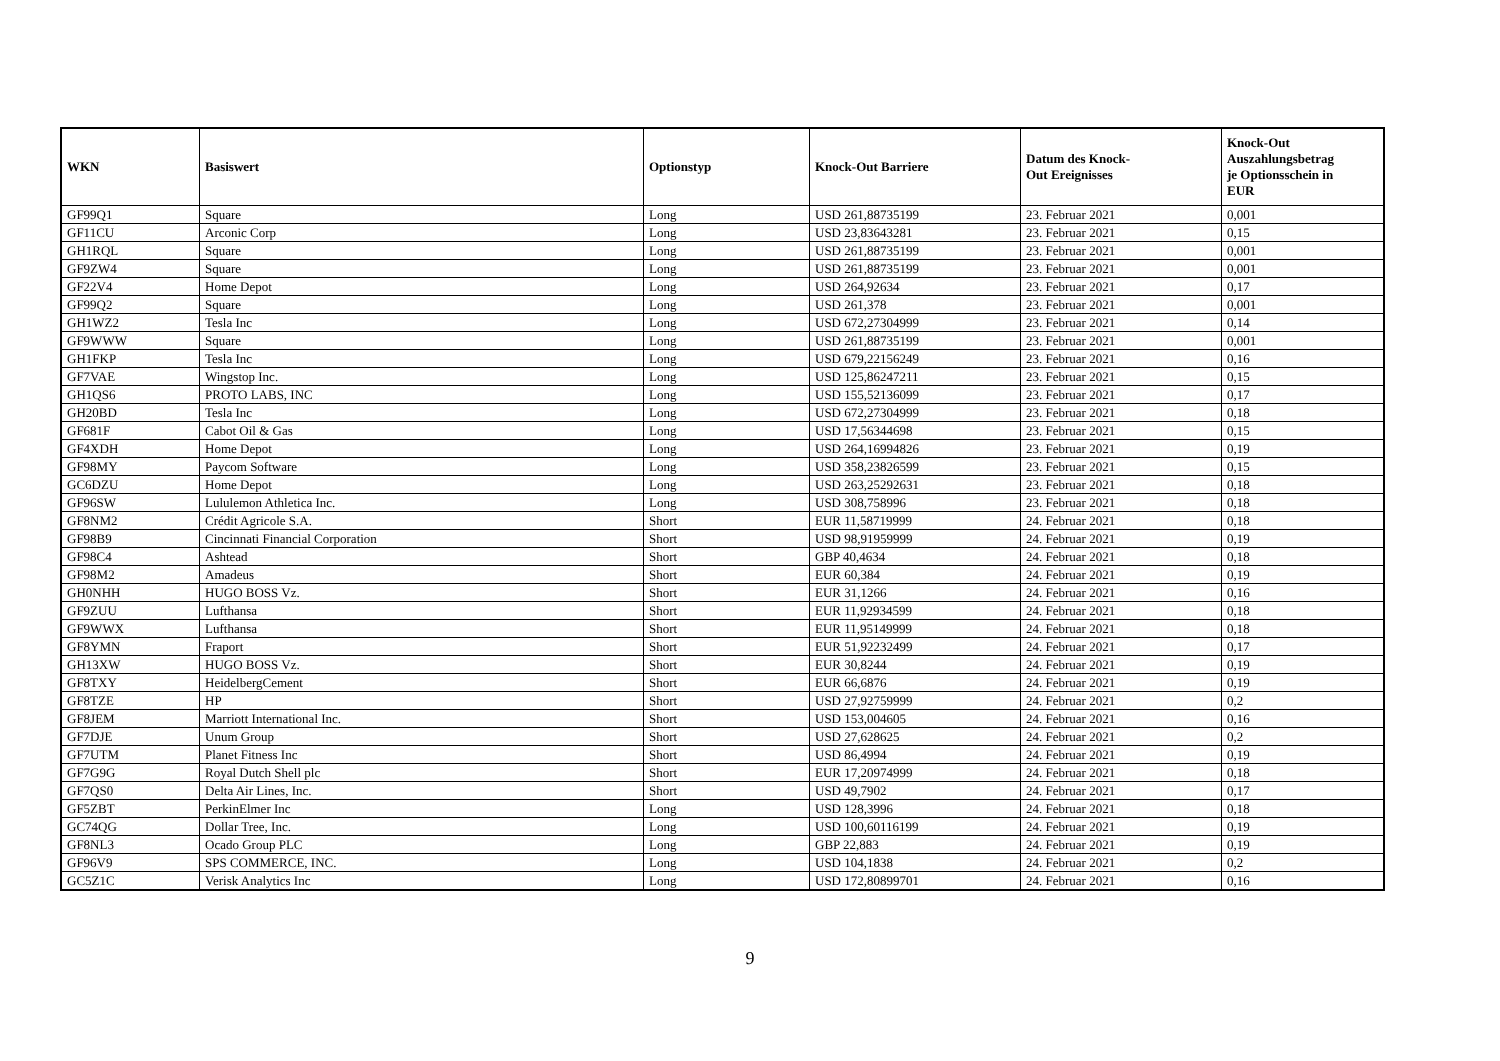| WKN | Basiswert | Optionstyp | Knock-Out Barriere | Datum des Knock- Out Ereignisses | Knock-Out Auszahlungsbetrag je Optionsschein in EUR |
| --- | --- | --- | --- | --- | --- |
| GF99Q1 | Square | Long | USD 261,88735199 | 23. Februar 2021 | 0,001 |
| GF11CU | Arconic Corp | Long | USD 23,83643281 | 23. Februar 2021 | 0,15 |
| GH1RQL | Square | Long | USD 261,88735199 | 23. Februar 2021 | 0,001 |
| GF9ZW4 | Square | Long | USD 261,88735199 | 23. Februar 2021 | 0,001 |
| GF22V4 | Home Depot | Long | USD 264,92634 | 23. Februar 2021 | 0,17 |
| GF99Q2 | Square | Long | USD 261,378 | 23. Februar 2021 | 0,001 |
| GH1WZ2 | Tesla Inc | Long | USD 672,27304999 | 23. Februar 2021 | 0,14 |
| GF9WWW | Square | Long | USD 261,88735199 | 23. Februar 2021 | 0,001 |
| GH1FKP | Tesla Inc | Long | USD 679,22156249 | 23. Februar 2021 | 0,16 |
| GF7VAE | Wingstop Inc. | Long | USD 125,86247211 | 23. Februar 2021 | 0,15 |
| GH1QS6 | PROTO LABS, INC | Long | USD 155,52136099 | 23. Februar 2021 | 0,17 |
| GH20BD | Tesla Inc | Long | USD 672,27304999 | 23. Februar 2021 | 0,18 |
| GF681F | Cabot Oil & Gas | Long | USD 17,56344698 | 23. Februar 2021 | 0,15 |
| GF4XDH | Home Depot | Long | USD 264,16994826 | 23. Februar 2021 | 0,19 |
| GF98MY | Paycom Software | Long | USD 358,23826599 | 23. Februar 2021 | 0,15 |
| GC6DZU | Home Depot | Long | USD 263,25292631 | 23. Februar 2021 | 0,18 |
| GF96SW | Lululemon Athletica Inc. | Long | USD 308,758996 | 23. Februar 2021 | 0,18 |
| GF8NM2 | Crédit Agricole S.A. | Short | EUR 11,58719999 | 24. Februar 2021 | 0,18 |
| GF98B9 | Cincinnati Financial Corporation | Short | USD 98,91959999 | 24. Februar 2021 | 0,19 |
| GF98C4 | Ashtead | Short | GBP 40,4634 | 24. Februar 2021 | 0,18 |
| GF98M2 | Amadeus | Short | EUR 60,384 | 24. Februar 2021 | 0,19 |
| GH0NHH | HUGO BOSS Vz. | Short | EUR 31,1266 | 24. Februar 2021 | 0,16 |
| GF9ZUU | Lufthansa | Short | EUR 11,92934599 | 24. Februar 2021 | 0,18 |
| GF9WWX | Lufthansa | Short | EUR 11,95149999 | 24. Februar 2021 | 0,18 |
| GF8YMN | Fraport | Short | EUR 51,92232499 | 24. Februar 2021 | 0,17 |
| GH13XW | HUGO BOSS Vz. | Short | EUR 30,8244 | 24. Februar 2021 | 0,19 |
| GF8TXY | HeidelbergCement | Short | EUR 66,6876 | 24. Februar 2021 | 0,19 |
| GF8TZE | HP | Short | USD 27,92759999 | 24. Februar 2021 | 0,2 |
| GF8JEM | Marriott International Inc. | Short | USD 153,004605 | 24. Februar 2021 | 0,16 |
| GF7DJE | Unum Group | Short | USD 27,628625 | 24. Februar 2021 | 0,2 |
| GF7UTM | Planet Fitness Inc | Short | USD 86,4994 | 24. Februar 2021 | 0,19 |
| GF7G9G | Royal Dutch Shell plc | Short | EUR 17,20974999 | 24. Februar 2021 | 0,18 |
| GF7QS0 | Delta Air Lines, Inc. | Short | USD 49,7902 | 24. Februar 2021 | 0,17 |
| GF5ZBT | PerkinElmer Inc | Long | USD 128,3996 | 24. Februar 2021 | 0,18 |
| GC74QG | Dollar Tree, Inc. | Long | USD 100,60116199 | 24. Februar 2021 | 0,19 |
| GF8NL3 | Ocado Group PLC | Long | GBP 22,883 | 24. Februar 2021 | 0,19 |
| GF96V9 | SPS COMMERCE, INC. | Long | USD 104,1838 | 24. Februar 2021 | 0,2 |
| GC5Z1C | Verisk Analytics Inc | Long | USD 172,80899701 | 24. Februar 2021 | 0,16 |
9